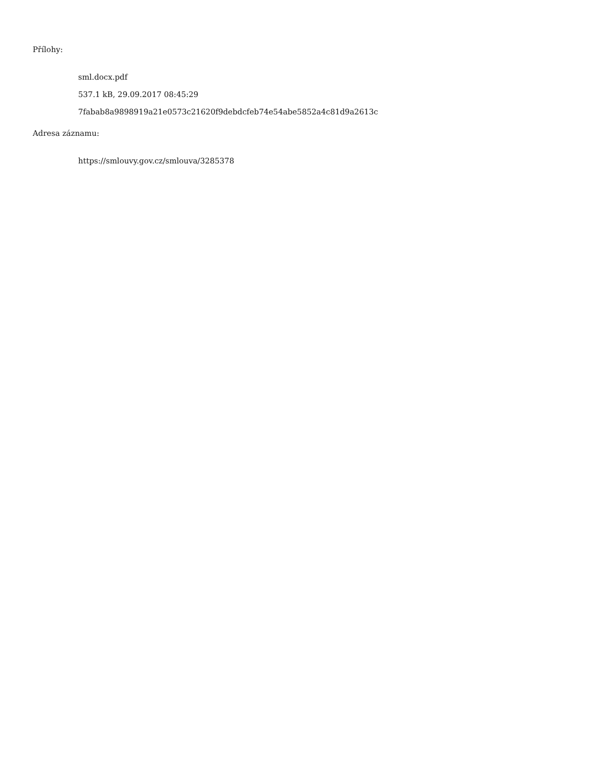Přílohy:
sml.docx.pdf
537.1 kB, 29.09.2017 08:45:29
7fabab8a9898919a21e0573c21620f9debdcfeb74e54abe5852a4c81d9a2613c
Adresa záznamu:
https://smlouvy.gov.cz/smlouva/3285378